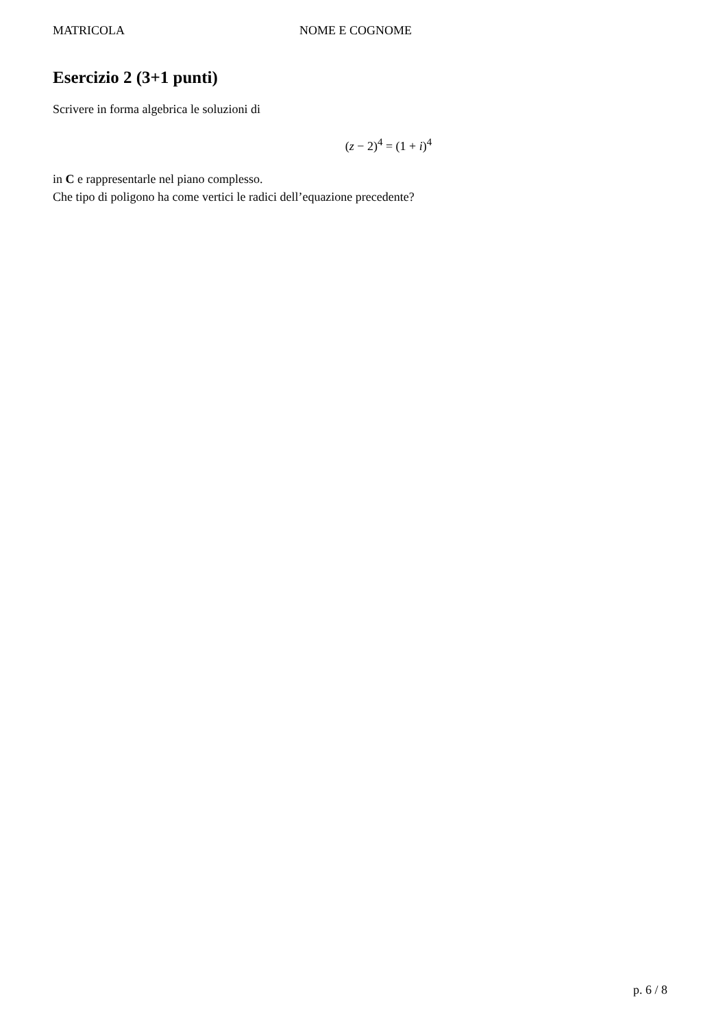MATRICOLA NOME E COGNOME
Esercizio 2 (3+1 punti)
Scrivere in forma algebrica le soluzioni di
(z − 2)<sup>4</sup> = (1 + i)<sup>4</sup>
in C e rappresentarle nel piano complesso.
Che tipo di poligono ha come vertici le radici dell’equazione precedente?
p. 6 / 8